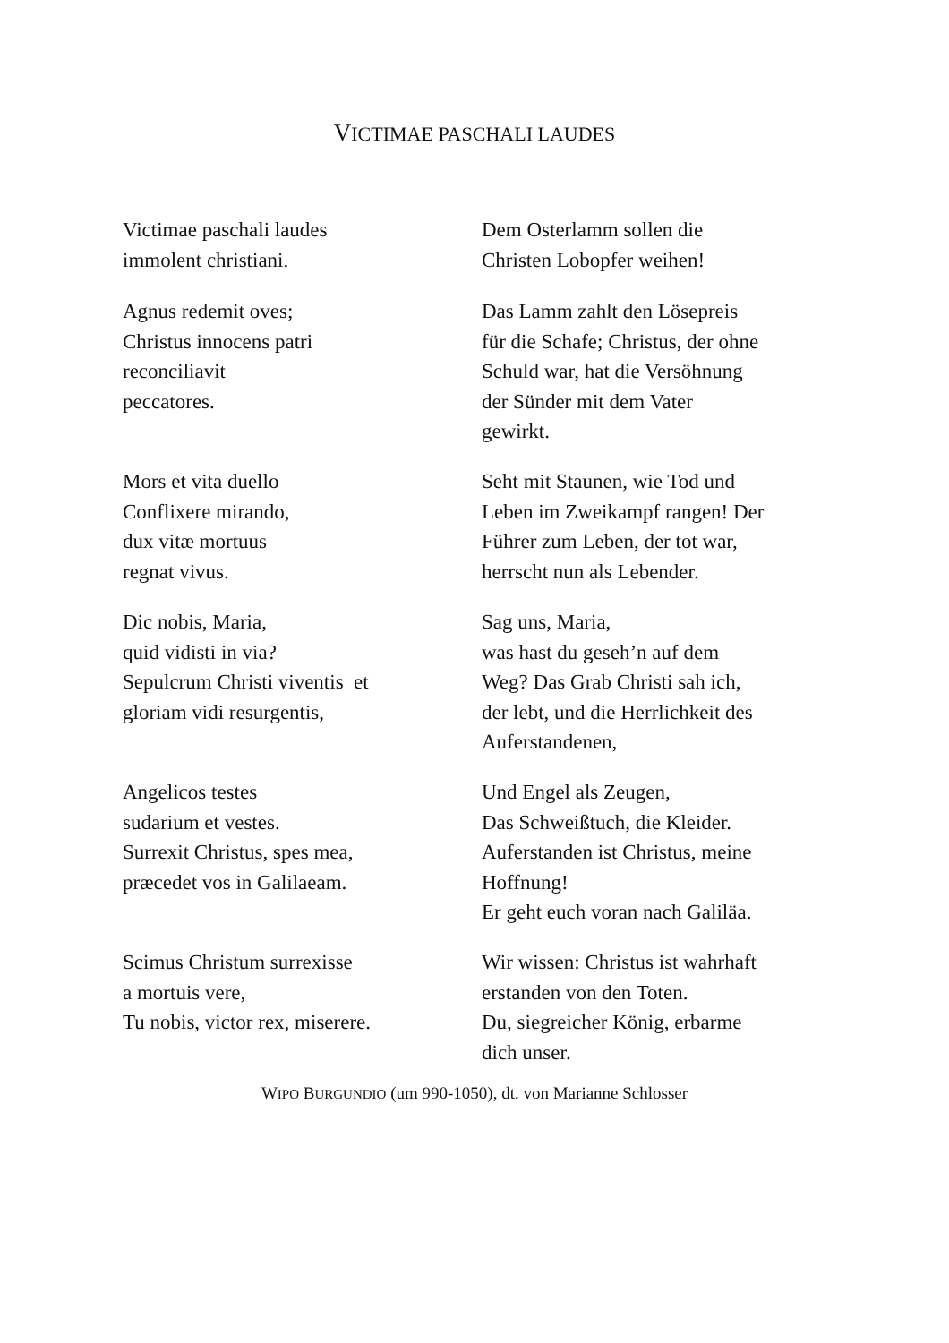VICTIMAE PASCHALI LAUDES
| Victimae paschali laudes immolent christiani. | Dem Osterlamm sollen die Christen Lobopfer weihen! |
| Agnus redemit oves; Christus innocens patri reconciliavit peccatores. | Das Lamm zahlt den Lösepreis für die Schafe; Christus, der ohne Schuld war, hat die Versöhnung der Sünder mit dem Vater gewirkt. |
| Mors et vita duello Conflixere mirando, dux vitæ mortuus regnat vivus. | Seht mit Staunen, wie Tod und Leben im Zweikampf rangen! Der Führer zum Leben, der tot war, herrscht nun als Lebender. |
| Dic nobis, Maria, quid vidisti in via? Sepulcrum Christi viventis et gloriam vidi resurgentis, | Sag uns, Maria, was hast du geseh’n auf dem Weg? Das Grab Christi sah ich, der lebt, und die Herrlichkeit des Auferstandenen, |
| Angelicos testes sudarium et vestes. Surrexit Christus, spes mea, præcedet vos in Galilaeam. | Und Engel als Zeugen, Das Schweißtuch, die Kleider. Auferstanden ist Christus, meine Hoffnung! Er geht euch voran nach Galiläa. |
| Scimus Christum surrexisse a mortuis vere, Tu nobis, victor rex, miserere. | Wir wissen: Christus ist wahrhaft erstanden von den Toten. Du, siegreicher König, erbarme dich unser. |
WIPO BURGUNDIO (um 990-1050), dt. von Marianne Schlosser